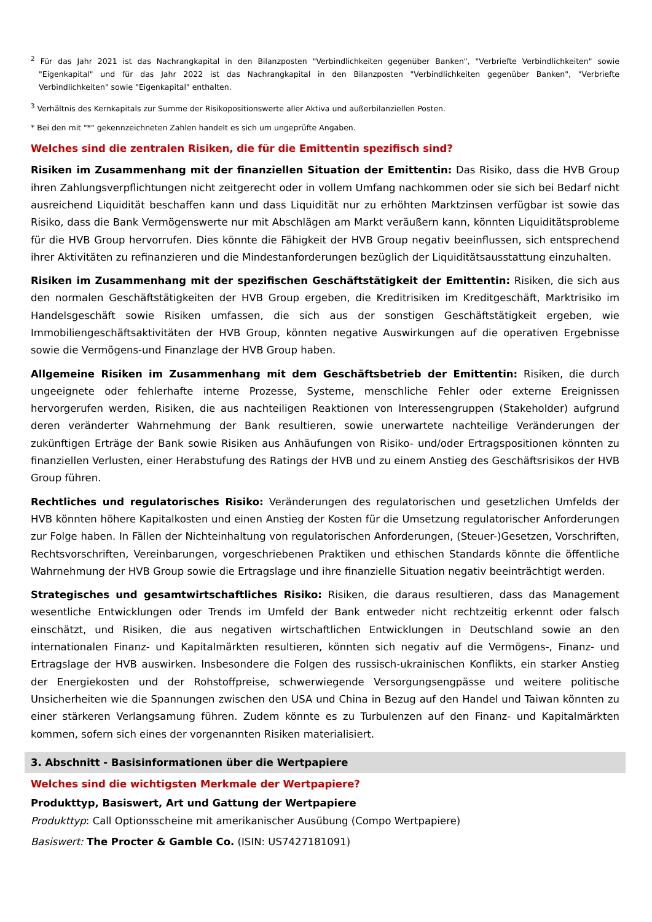<sup>2</sup> Für das Jahr 2021 ist das Nachrangkapital in den Bilanzposten "Verbindlichkeiten gegenüber Banken", "Verbriefte Verbindlichkeiten" sowie "Eigenkapital" und für das Jahr 2022 ist das Nachrangkapital in den Bilanzposten "Verbindlichkeiten gegenüber Banken", "Verbriefte Verbindlichkeiten" sowie "Eigenkapital" enthalten.
<sup>3</sup> Verhältnis des Kernkapitals zur Summe der Risikopositionswerte aller Aktiva und außerbilanziellen Posten.
* Bei den mit "*" gekennzeichneten Zahlen handelt es sich um ungeprüfte Angaben.
Welches sind die zentralen Risiken, die für die Emittentin spezifisch sind?
Risiken im Zusammenhang mit der finanziellen Situation der Emittentin: Das Risiko, dass die HVB Group ihren Zahlungsverpflichtungen nicht zeitgerecht oder in vollem Umfang nachkommen oder sie sich bei Bedarf nicht ausreichend Liquidität beschaffen kann und dass Liquidität nur zu erhöhten Marktzinsen verfügbar ist sowie das Risiko, dass die Bank Vermögenswerte nur mit Abschlägen am Markt veräußern kann, könnten Liquiditätsprobleme für die HVB Group hervorrufen. Dies könnte die Fähigkeit der HVB Group negativ beeinflussen, sich entsprechend ihrer Aktivitäten zu refinanzieren und die Mindestanforderungen bezüglich der Liquiditätsausstattung einzuhalten.
Risiken im Zusammenhang mit der spezifischen Geschäftstätigkeit der Emittentin: Risiken, die sich aus den normalen Geschäftstätigkeiten der HVB Group ergeben, die Kreditrisiken im Kreditgeschäft, Marktrisiko im Handelsgeschäft sowie Risiken umfassen, die sich aus der sonstigen Geschäftstätigkeit ergeben, wie Immobiliengeschäftsaktivitäten der HVB Group, könnten negative Auswirkungen auf die operativen Ergebnisse sowie die Vermögens-und Finanzlage der HVB Group haben.
Allgemeine Risiken im Zusammenhang mit dem Geschäftsbetrieb der Emittentin: Risiken, die durch ungeeignete oder fehlerhafte interne Prozesse, Systeme, menschliche Fehler oder externe Ereignissen hervorgerufen werden, Risiken, die aus nachteiligen Reaktionen von Interessengruppen (Stakeholder) aufgrund deren veränderter Wahrnehmung der Bank resultieren, sowie unerwartete nachteilige Veränderungen der zukünftigen Erträge der Bank sowie Risiken aus Anhäufungen von Risiko- und/oder Ertragspositionen könnten zu finanziellen Verlusten, einer Herabstufung des Ratings der HVB und zu einem Anstieg des Geschäftsrisikos der HVB Group führen.
Rechtliches und regulatorisches Risiko: Veränderungen des regulatorischen und gesetzlichen Umfelds der HVB könnten höhere Kapitalkosten und einen Anstieg der Kosten für die Umsetzung regulatorischer Anforderungen zur Folge haben. In Fällen der Nichteinhaltung von regulatorischen Anforderungen, (Steuer-)Gesetzen, Vorschriften, Rechtsvorschriften, Vereinbarungen, vorgeschriebenen Praktiken und ethischen Standards könnte die öffentliche Wahrnehmung der HVB Group sowie die Ertragslage und ihre finanzielle Situation negativ beeinträchtigt werden.
Strategisches und gesamtwirtschaftliches Risiko: Risiken, die daraus resultieren, dass das Management wesentliche Entwicklungen oder Trends im Umfeld der Bank entweder nicht rechtzeitig erkennt oder falsch einschätzt, und Risiken, die aus negativen wirtschaftlichen Entwicklungen in Deutschland sowie an den internationalen Finanz- und Kapitalmärkten resultieren, könnten sich negativ auf die Vermögens-, Finanz- und Ertragslage der HVB auswirken. Insbesondere die Folgen des russisch-ukrainischen Konflikts, ein starker Anstieg der Energiekosten und der Rohstoffpreise, schwerwiegende Versorgungsengpässe und weitere politische Unsicherheiten wie die Spannungen zwischen den USA und China in Bezug auf den Handel und Taiwan könnten zu einer stärkeren Verlangsamung führen. Zudem könnte es zu Turbulenzen auf den Finanz- und Kapitalmärkten kommen, sofern sich eines der vorgenannten Risiken materialisiert.
3. Abschnitt - Basisinformationen über die Wertpapiere
Welches sind die wichtigsten Merkmale der Wertpapiere?
Produkttyp, Basiswert, Art und Gattung der Wertpapiere
Produkttyp: Call Optionsscheine mit amerikanischer Ausübung (Compo Wertpapiere)
Basiswert: The Procter & Gamble Co. (ISIN: US7427181091)